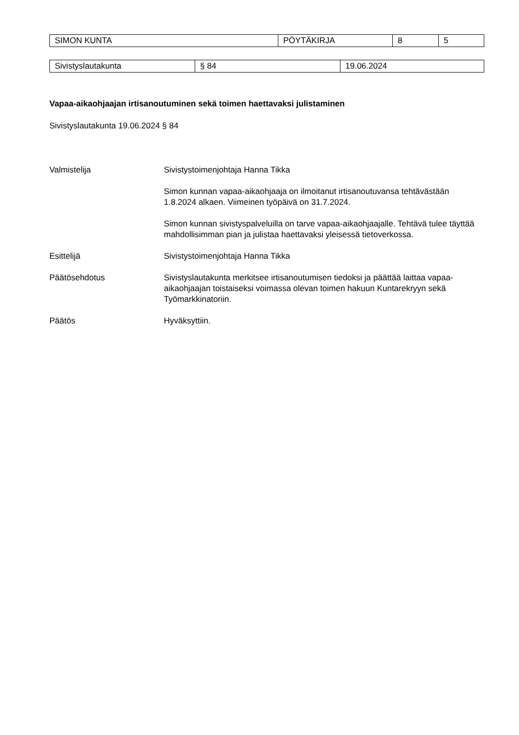| SIMON KUNTA | PÖYTÄKIRJA | 8 | 5 |
| Sivistyslautakunta | § 84 | 19.06.2024 |
Vapaa-aikaohjaajan irtisanoutuminen sekä toimen haettavaksi julistaminen
Sivistyslautakunta 19.06.2024 § 84
Valmistelija
Sivistystoimenjohtaja Hanna Tikka
Simon kunnan vapaa-aikaohjaaja on ilmoitanut irtisanoutuvansa tehtävästään 1.8.2024 alkaen. Viimeinen työpäivä on 31.7.2024.
Simon kunnan sivistyspalveluilla on tarve vapaa-aikaohjaajalle. Tehtävä tulee täyttää mahdollisimman pian ja julistaa haettavaksi yleisessä tietoverkossa.
Esittelijä Sivistystoimenjohtaja Hanna Tikka
Päätösehdotus Sivistyslautakunta merkitsee irtisanoutumisen tiedoksi ja päättää laittaa vapaa-aikaohjaajan toistaiseksi voimassa olevan toimen hakuun Kuntarekryyn sekä Työmarkkinatoriin.
Päätös Hyväksyttiin.